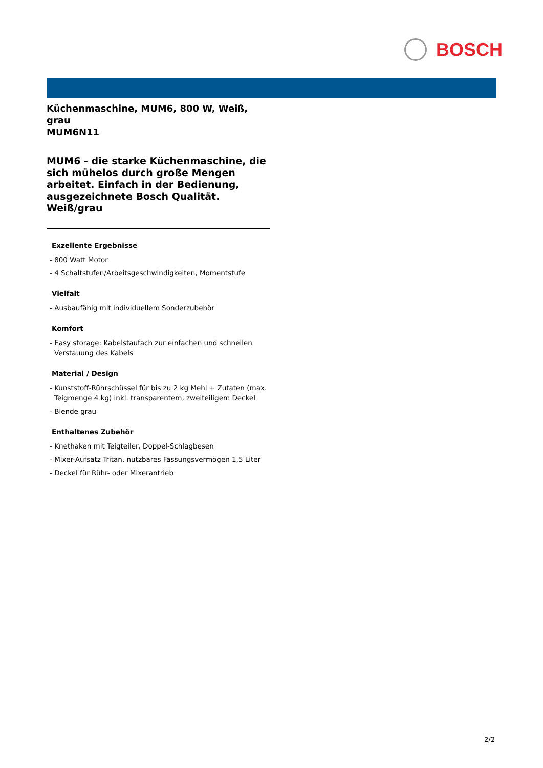BOSCH
Küchenmaschine, MUM6, 800 W, Weiß, grau
MUM6N11
MUM6 - die starke Küchenmaschine, die sich mühelos durch große Mengen arbeitet. Einfach in der Bedienung, ausgezeichnete Bosch Qualität. Weiß/grau
Exzellente Ergebnisse
- 800 Watt Motor
- 4 Schaltstufen/Arbeitsgeschwindigkeiten, Momentstufe
Vielfalt
- Ausbaufähig mit individuellem Sonderzubehör
Komfort
- Easy storage: Kabelstaufach zur einfachen und schnellen Verstauung des Kabels
Material / Design
- Kunststoff-Rührschüssel für bis zu 2 kg Mehl + Zutaten (max. Teigmenge 4 kg) inkl. transparentem, zweiteiligem Deckel
- Blende grau
Enthaltenes Zubehör
- Knethaken mit Teigteiler, Doppel-Schlagbesen
- Mixer-Aufsatz Tritan, nutzbares Fassungsvermögen 1,5 Liter
- Deckel für Rühr- oder Mixerantrieb
2/2